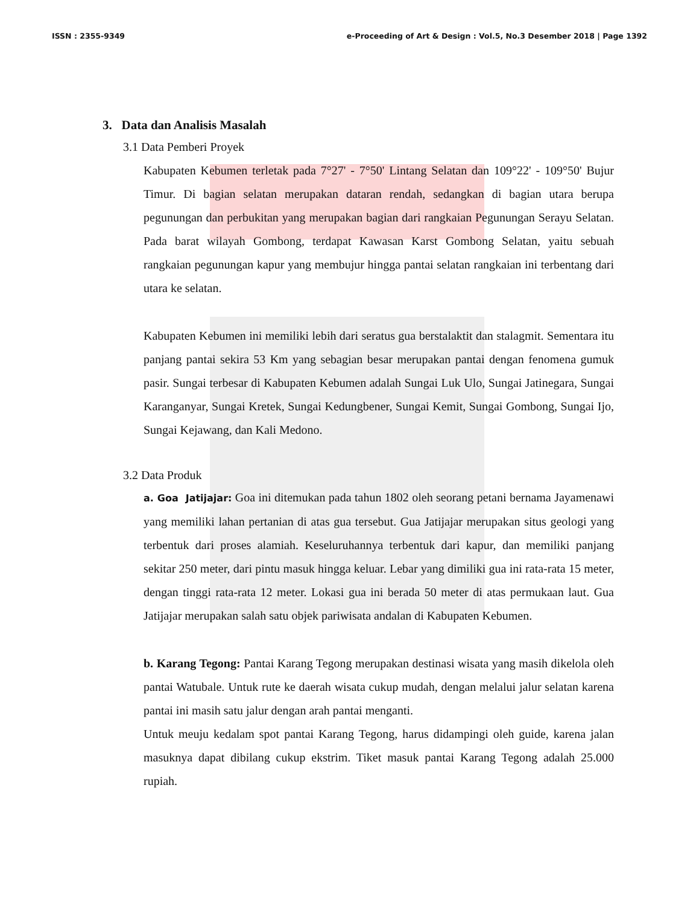ISSN : 2355-9349 e-Proceeding of Art & Design : Vol.5, No.3 Desember 2018 | Page 1392
3. Data dan Analisis Masalah
3.1 Data Pemberi Proyek
Kabupaten Kebumen terletak pada 7°27' - 7°50' Lintang Selatan dan 109°22' - 109°50' Bujur Timur. Di bagian selatan merupakan dataran rendah, sedangkan di bagian utara berupa pegunungan dan perbukitan yang merupakan bagian dari rangkaian Pegunungan Serayu Selatan. Pada barat wilayah Gombong, terdapat Kawasan Karst Gombong Selatan, yaitu sebuah rangkaian pegunungan kapur yang membujur hingga pantai selatan rangkaian ini terbentang dari utara ke selatan.
Kabupaten Kebumen ini memiliki lebih dari seratus gua berstalaktit dan stalagmit. Sementara itu panjang pantai sekira 53 Km yang sebagian besar merupakan pantai dengan fenomena gumuk pasir. Sungai terbesar di Kabupaten Kebumen adalah Sungai Luk Ulo, Sungai Jatinegara, Sungai Karanganyar, Sungai Kretek, Sungai Kedungbener, Sungai Kemit, Sungai Gombong, Sungai Ijo, Sungai Kejawang, dan Kali Medono.
3.2 Data Produk
a. Goa Jatijajar: Goa ini ditemukan pada tahun 1802 oleh seorang petani bernama Jayamenawi yang memiliki lahan pertanian di atas gua tersebut. Gua Jatijajar merupakan situs geologi yang terbentuk dari proses alamiah. Keseluruhannya terbentuk dari kapur, dan memiliki panjang sekitar 250 meter, dari pintu masuk hingga keluar. Lebar yang dimiliki gua ini rata-rata 15 meter, dengan tinggi rata-rata 12 meter. Lokasi gua ini berada 50 meter di atas permukaan laut. Gua Jatijajar merupakan salah satu objek pariwisata andalan di Kabupaten Kebumen.
b. Karang Tegong: Pantai Karang Tegong merupakan destinasi wisata yang masih dikelola oleh pantai Watubale. Untuk rute ke daerah wisata cukup mudah, dengan melalui jalur selatan karena pantai ini masih satu jalur dengan arah pantai menganti.
Untuk meuju kedalam spot pantai Karang Tegong, harus didampingi oleh guide, karena jalan masuknya dapat dibilang cukup ekstrim. Tiket masuk pantai Karang Tegong adalah 25.000 rupiah.